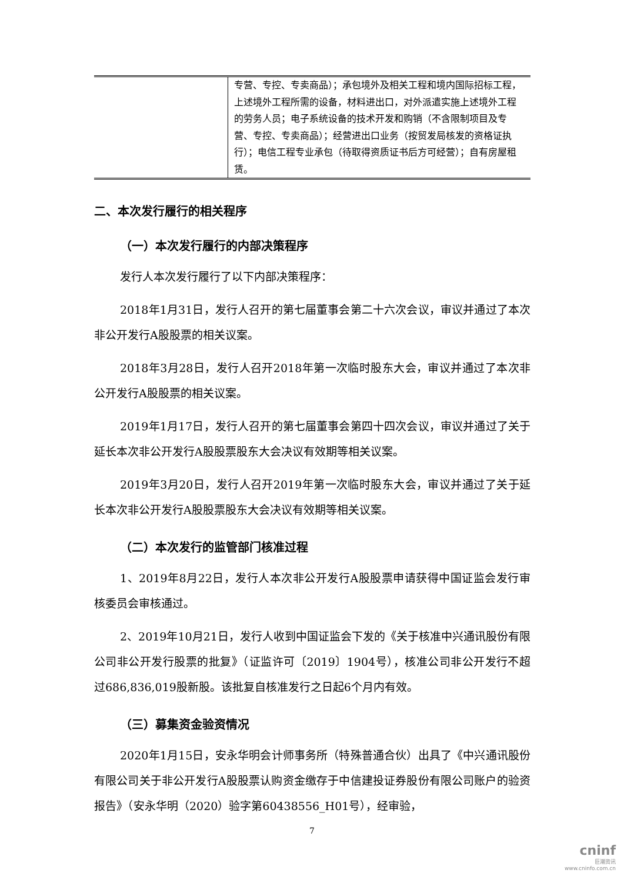| | 专营、专控、专卖商品）；承包境外及相关工程和境内国际招标工程，上述境外工程所需的设备，材料进出口，对外派遣实施上述境外工程的劳务人员；电子系统设备的技术开发和购销（不含限制项目及专营、专控、专卖商品）；经营进出口业务（按贸发局核发的资格证执行）；电信工程专业承包（待取得资质证书后方可经营）；自有房屋租赁。 |
二、本次发行履行的相关程序
（一）本次发行履行的内部决策程序
发行人本次发行履行了以下内部决策程序：
2018年1月31日，发行人召开的第七届董事会第二十六次会议，审议并通过了本次非公开发行A股股票的相关议案。
2018年3月28日，发行人召开2018年第一次临时股东大会，审议并通过了本次非公开发行A股股票的相关议案。
2019年1月17日，发行人召开的第七届董事会第四十四次会议，审议并通过了关于延长本次非公开发行A股股票股东大会决议有效期等相关议案。
2019年3月20日，发行人召开2019年第一次临时股东大会，审议并通过了关于延长本次非公开发行A股股票股东大会决议有效期等相关议案。
（二）本次发行的监管部门核准过程
1、2019年8月22日，发行人本次非公开发行A股股票申请获得中国证监会发行审核委员会审核通过。
2、2019年10月21日，发行人收到中国证监会下发的《关于核准中兴通讯股份有限公司非公开发行股票的批复》（证监许可〔2019〕1904号），核准公司非公开发行不超过686,836,019股新股。该批复自核准发行之日起6个月内有效。
（三）募集资金验资情况
2020年1月15日，安永华明会计师事务所（特殊普通合伙）出具了《中兴通讯股份有限公司关于非公开发行A股股票认购资金缴存于中信建投证券股份有限公司账户的验资报告》（安永华明（2020）验字第60438556_H01号），经审验，
7
cninf
巨潮资讯
www.cninfo.com.cn